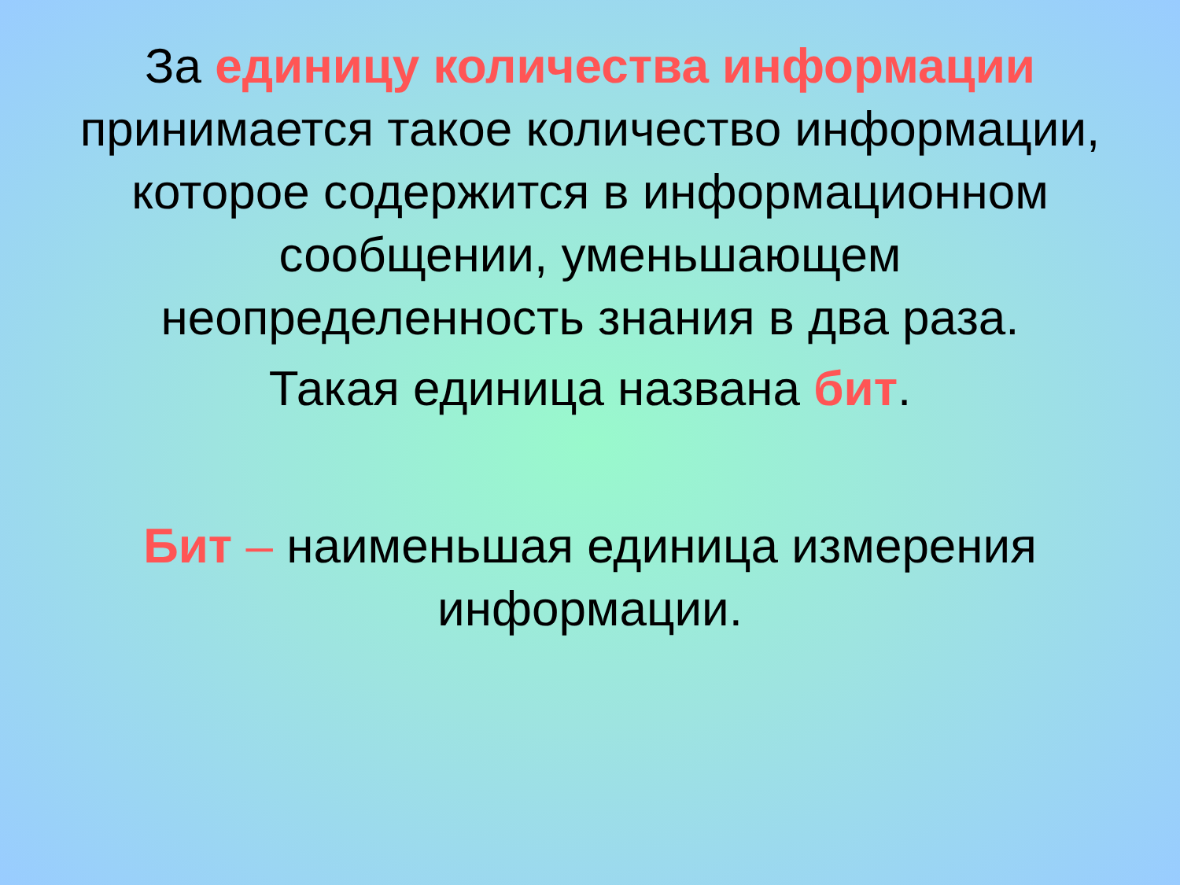За единицу количества информации принимается такое количество информации, которое содержится в информационном сообщении, уменьшающем неопределенность знания в два раза.
Такая единица названа бит.
Бит – наименьшая единица измерения информации.